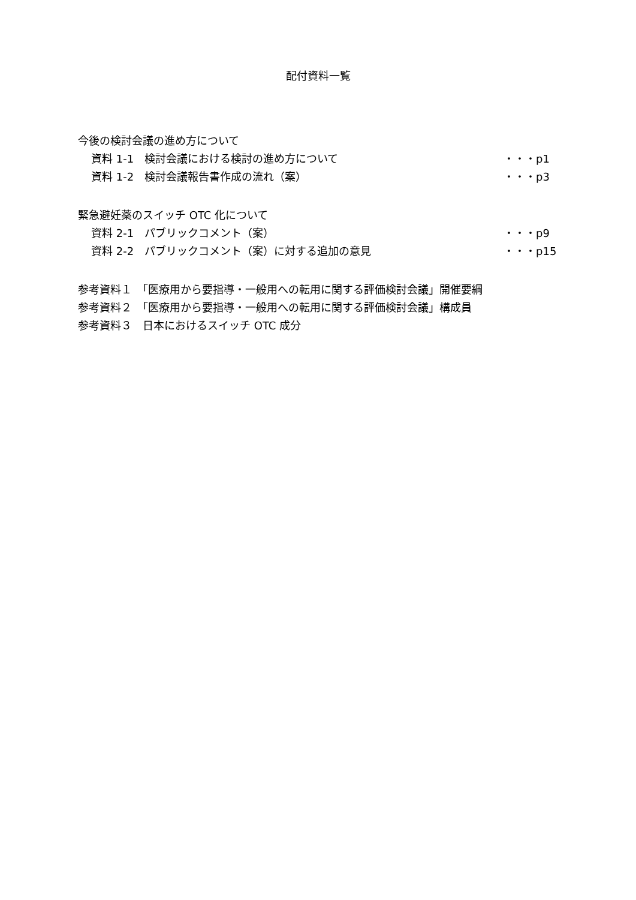配付資料一覧
今後の検討会議の進め方について
資料 1-1　検討会議における検討の進め方について ・・・p1
資料 1-2　検討会議報告書作成の流れ（案） ・・・p3
緊急避妊薬のスイッチ OTC 化について
資料 2-1　パブリックコメント（案） ・・・p9
資料 2-2　パブリックコメント（案）に対する追加の意見 ・・・p15
参考資料１　「医療用から要指導・一般用への転用に関する評価検討会議」開催要綱
参考資料２　「医療用から要指導・一般用への転用に関する評価検討会議」構成員
参考資料３　日本におけるスイッチ OTC 成分